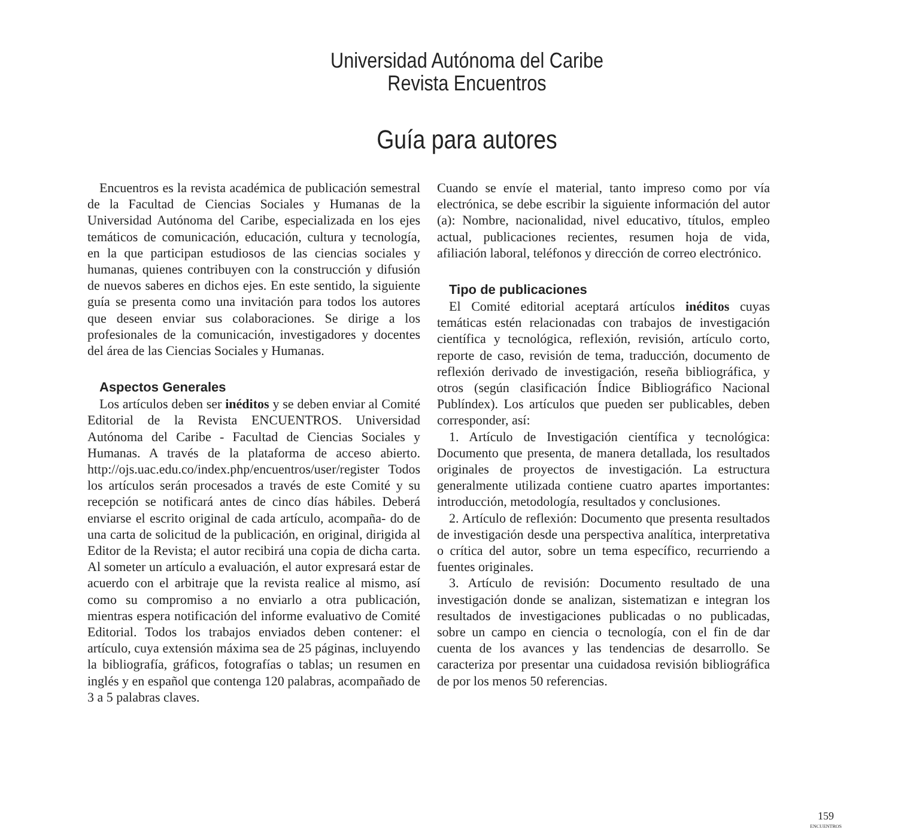Universidad Autónoma del Caribe
Revista Encuentros
Guía para autores
Encuentros es la revista académica de publicación semestral de la Facultad de Ciencias Sociales y Humanas de la Universidad Autónoma del Caribe, especializada en los ejes temáticos de comunicación, educación, cultura y tecnología, en la que participan estudiosos de las ciencias sociales y humanas, quienes contribuyen con la construcción y difusión de nuevos saberes en dichos ejes. En este sentido, la siguiente guía se presenta como una invitación para todos los autores que deseen enviar sus colaboraciones. Se dirige a los profesionales de la comunicación, investigadores y docentes del área de las Ciencias Sociales y Humanas.
Aspectos Generales
Los artículos deben ser inéditos y se deben enviar al Comité Editorial de la Revista ENCUENTROS. Universidad Autónoma del Caribe - Facultad de Ciencias Sociales y Humanas. A través de la plataforma de acceso abierto. http://ojs.uac.edu.co/index.php/encuentros/user/register Todos los artículos serán procesados a través de este Comité y su recepción se notificará antes de cinco días hábiles. Deberá enviarse el escrito original de cada artículo, acompaña- do de una carta de solicitud de la publicación, en original, dirigida al Editor de la Revista; el autor recibirá una copia de dicha carta. Al someter un artículo a evaluación, el autor expresará estar de acuerdo con el arbitraje que la revista realice al mismo, así como su compromiso a no enviarlo a otra publicación, mientras espera notificación del informe evaluativo de Comité Editorial. Todos los trabajos enviados deben contener: el artículo, cuya extensión máxima sea de 25 páginas, incluyendo la bibliografía, gráficos, fotografías o tablas; un resumen en inglés y en español que contenga 120 palabras, acompañado de 3 a 5 palabras claves.
Cuando se envíe el material, tanto impreso como por vía electrónica, se debe escribir la siguiente información del autor (a): Nombre, nacionalidad, nivel educativo, títulos, empleo actual, publicaciones recientes, resumen hoja de vida, afiliación laboral, teléfonos y dirección de correo electrónico.
Tipo de publicaciones
El Comité editorial aceptará artículos inéditos cuyas temáticas estén relacionadas con trabajos de investigación científica y tecnológica, reflexión, revisión, artículo corto, reporte de caso, revisión de tema, traducción, documento de reflexión derivado de investigación, reseña bibliográfica, y otros (según clasificación Índice Bibliográfico Nacional Publíndex). Los artículos que pueden ser publicables, deben corresponder, así:
1. Artículo de Investigación científica y tecnológica: Documento que presenta, de manera detallada, los resultados originales de proyectos de investigación. La estructura generalmente utilizada contiene cuatro apartes importantes: introducción, metodología, resultados y conclusiones.
2. Artículo de reflexión: Documento que presenta resultados de investigación desde una perspectiva analítica, interpretativa o crítica del autor, sobre un tema específico, recurriendo a fuentes originales.
3. Artículo de revisión: Documento resultado de una investigación donde se analizan, sistematizan e integran los resultados de investigaciones publicadas o no publicadas, sobre un campo en ciencia o tecnología, con el fin de dar cuenta de los avances y las tendencias de desarrollo. Se caracteriza por presentar una cuidadosa revisión bibliográfica de por los menos 50 referencias.
159
ENCUENTROS